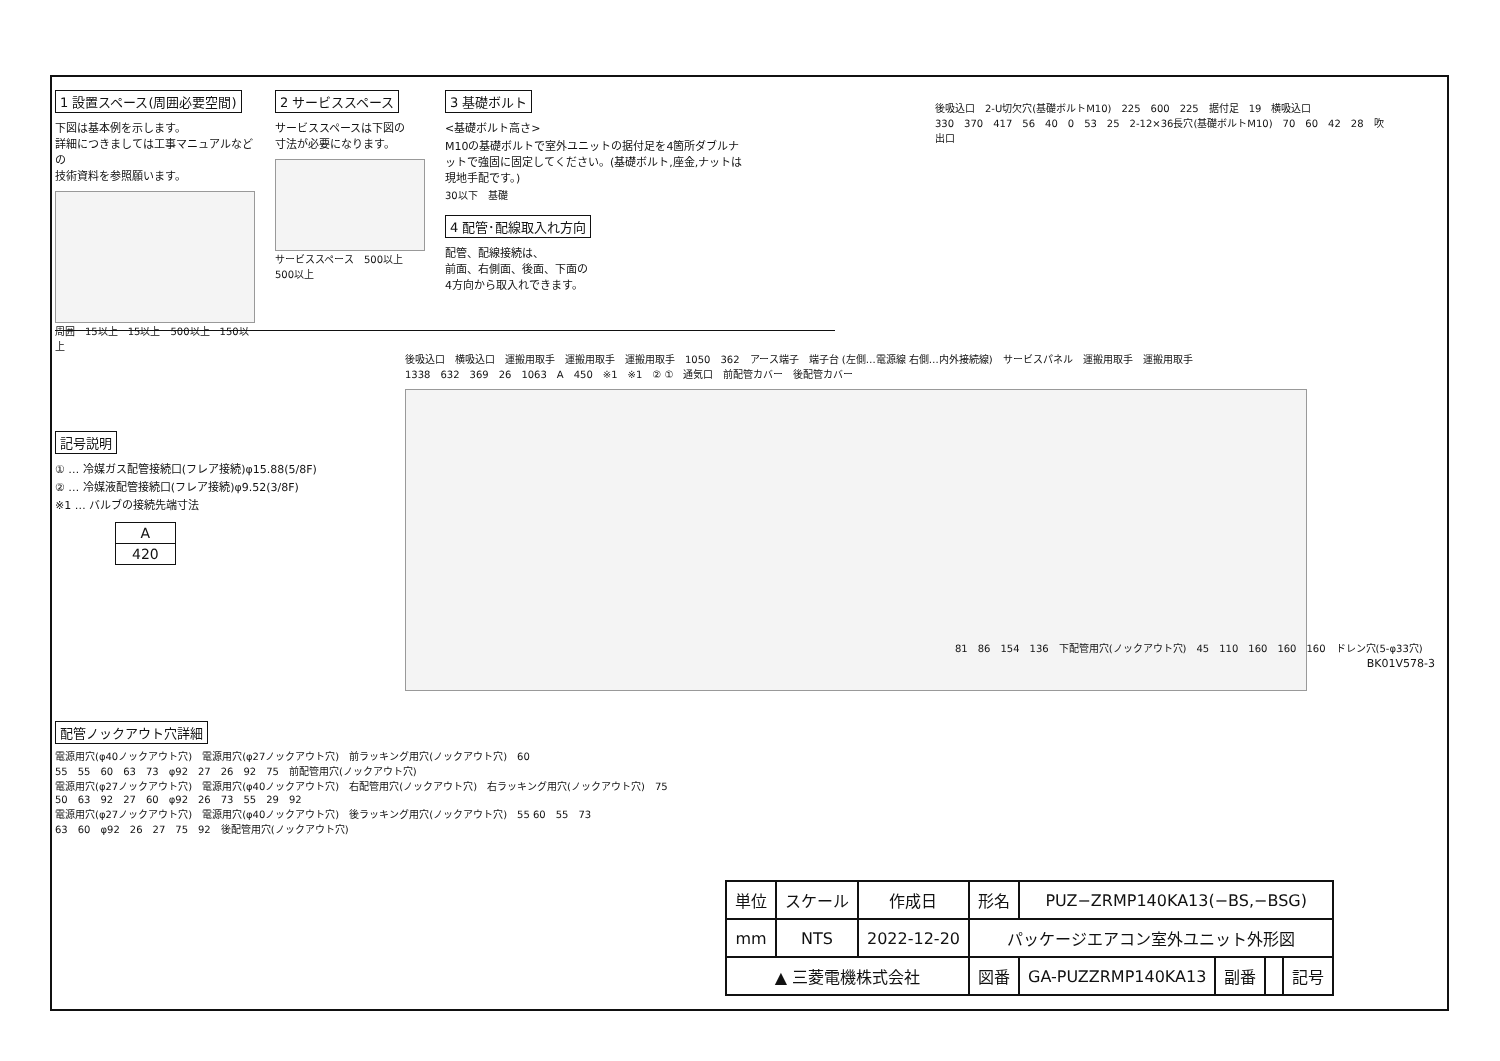1 設置スペース(周囲必要空間)
下図は基本例を示します。
詳細につきましては工事マニュアルなどの
技術資料を参照願います。
周囲 15以上 15以上 500以上 150以上
2 サービススペース
サービススペースは下図の
寸法が必要になります。
サービススペース 500以上 500以上
3 基礎ボルト
<基礎ボルト高さ>
M10の基礎ボルトで室外ユニットの据付足を4箇所ダブルナットで強固に固定してください。(基礎ボルト,座金,ナットは現地手配です。)
30以下 基礎
4 配管･配線取入れ方向
配管、配線接続は、
前面、右側面、後面、下面の
4方向から取入れできます。
後吸込口 2-U切欠穴(基礎ボルトM10) 225 600 225 据付足 19 横吸込口 330 370 417 56 40 0 53 25 2-12×36長穴(基礎ボルトM10) 70 60 42 28 吹出口
記号説明
① … 冷媒ガス配管接続口(フレア接続)φ15.88(5/8F)
② … 冷媒液配管接続口(フレア接続)φ9.52(3/8F)
※1 … バルブの接続先端寸法
| A |
| --- |
| 420 |
後吸込口 横吸込口 運搬用取手 運搬用取手 運搬用取手 1050 362 アース端子 端子台 (左側…電源線 右側…内外接続線) サービスパネル 運搬用取手 運搬用取手 1338 632 369 26 1063 A 450 ※1 ※1 ② ① 通気口 前配管カバー 後配管カバー
81 86 154 136 下配管用穴(ノックアウト穴) 45 110 160 160 160 ドレン穴(5-φ33穴)
BK01V578-3
配管ノックアウト穴詳細
電源用穴(φ40ノックアウト穴) 電源用穴(φ27ノックアウト穴) 前ラッキング用穴(ノックアウト穴) 60 55 55 60 63 73 φ92 27 26 92 75 前配管用穴(ノックアウト穴)
電源用穴(φ27ノックアウト穴) 電源用穴(φ40ノックアウト穴) 右配管用穴(ノックアウト穴) 右ラッキング用穴(ノックアウト穴) 75 50 63 92 27 60 φ92 26 73 55 29 92
電源用穴(φ27ノックアウト穴) 電源用穴(φ40ノックアウト穴) 後ラッキング用穴(ノックアウト穴) 55 60 55 73 63 60 φ92 26 27 75 92 後配管用穴(ノックアウト穴)
| 単位 | スケール | 作成日 | 形名 | PUZ−ZRMP140KA13(−BS,−BSG) | | | |
| mm | NTS | 2022-12-20 | パッケージエアコン室外ユニット外形図 | | | | |
| ▲ 三菱電機株式会社 | | | 図番 | GA-PUZZRMP140KA13 | 副番 | | 記号 |